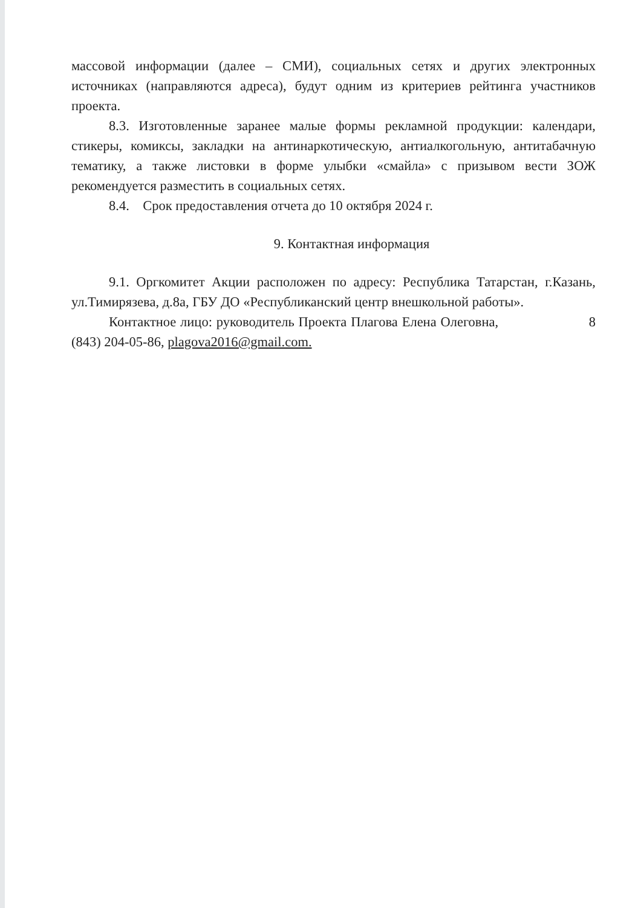массовой информации (далее – СМИ), социальных сетях и других электронных источниках (направляются адреса), будут одним из критериев рейтинга участников проекта.
8.3. Изготовленные заранее малые формы рекламной продукции: календари, стикеры, комиксы, закладки на антинаркотическую, антиалкогольную, антитабачную тематику, а также листовки в форме улыбки «смайла» с призывом вести ЗОЖ рекомендуется разместить в социальных сетях.
8.4. Срок предоставления отчета до 10 октября 2024 г.
9. Контактная информация
9.1. Оргкомитет Акции расположен по адресу: Республика Татарстан, г.Казань, ул.Тимирязева, д.8а, ГБУ ДО «Республиканский центр внешкольной работы».
Контактное лицо: руководитель Проекта Плагова Елена Олеговна, 8 (843) 204-05-86, plagova2016@gmail.com.